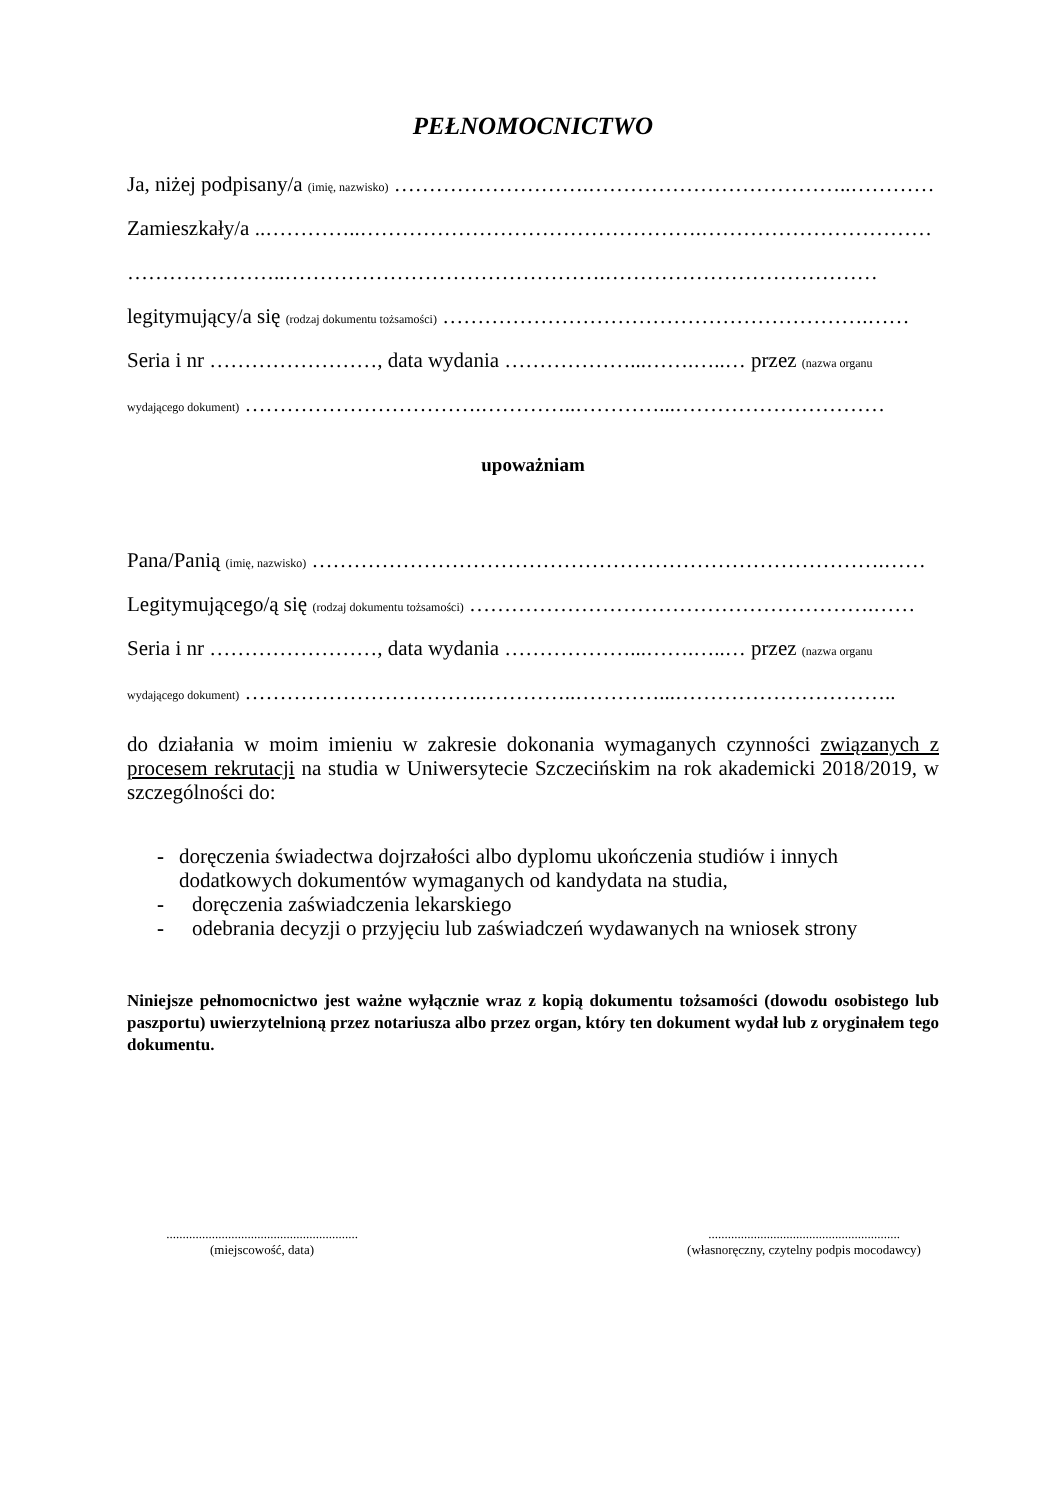PEŁNOMOCNICTWO
Ja, niżej podpisany/a (imię, nazwisko) ……………………….………………………………..…………
Zamieszkały/a ..…………..………………………………………….……………………………
…………………..……………………………………….…………………………………
legitymujący/a się (rodzaj dokumentu tożsamości) …………………………………………………….……
Seria i nr ……………………, data wydania ………………...…….…..… przez (nazwa organu
wydającego dokument) …………………………….…………..…………...…………………………
upoważniam
Pana/Panią (imię, nazwisko) ……………………………………………………………………….……
Legitymującego/ą się (rodzaj dokumentu tożsamości) ………………………………………………….……
Seria i nr ……………………, data wydania ………………...…….…..… przez (nazwa organu
wydającego dokument) …………………………….…………..…………...…………………………..
do działania w moim imieniu w zakresie dokonania wymaganych czynności związanych z procesem rekrutacji na studia w Uniwersytecie Szczecińskim na rok akademicki 2018/2019, w szczególności do:
- doręczenia świadectwa dojrzałości albo dyplomu ukończenia studiów i innych dodatkowych dokumentów wymaganych od kandydata na studia,
- doręczenia zaświadczenia lekarskiego
- odebrania decyzji o przyjęciu lub zaświadczeń wydawanych na wniosek strony
Niniejsze pełnomocnictwo jest ważne wyłącznie wraz z kopią dokumentu tożsamości (dowodu osobistego lub paszportu) uwierzytelnioną przez notariusza albo przez organ, który ten dokument wydał lub z oryginałem tego dokumentu.
...........................................................
(miejscowość, data)
...........................................................
(własnoręczny, czytelny podpis mocodawcy)